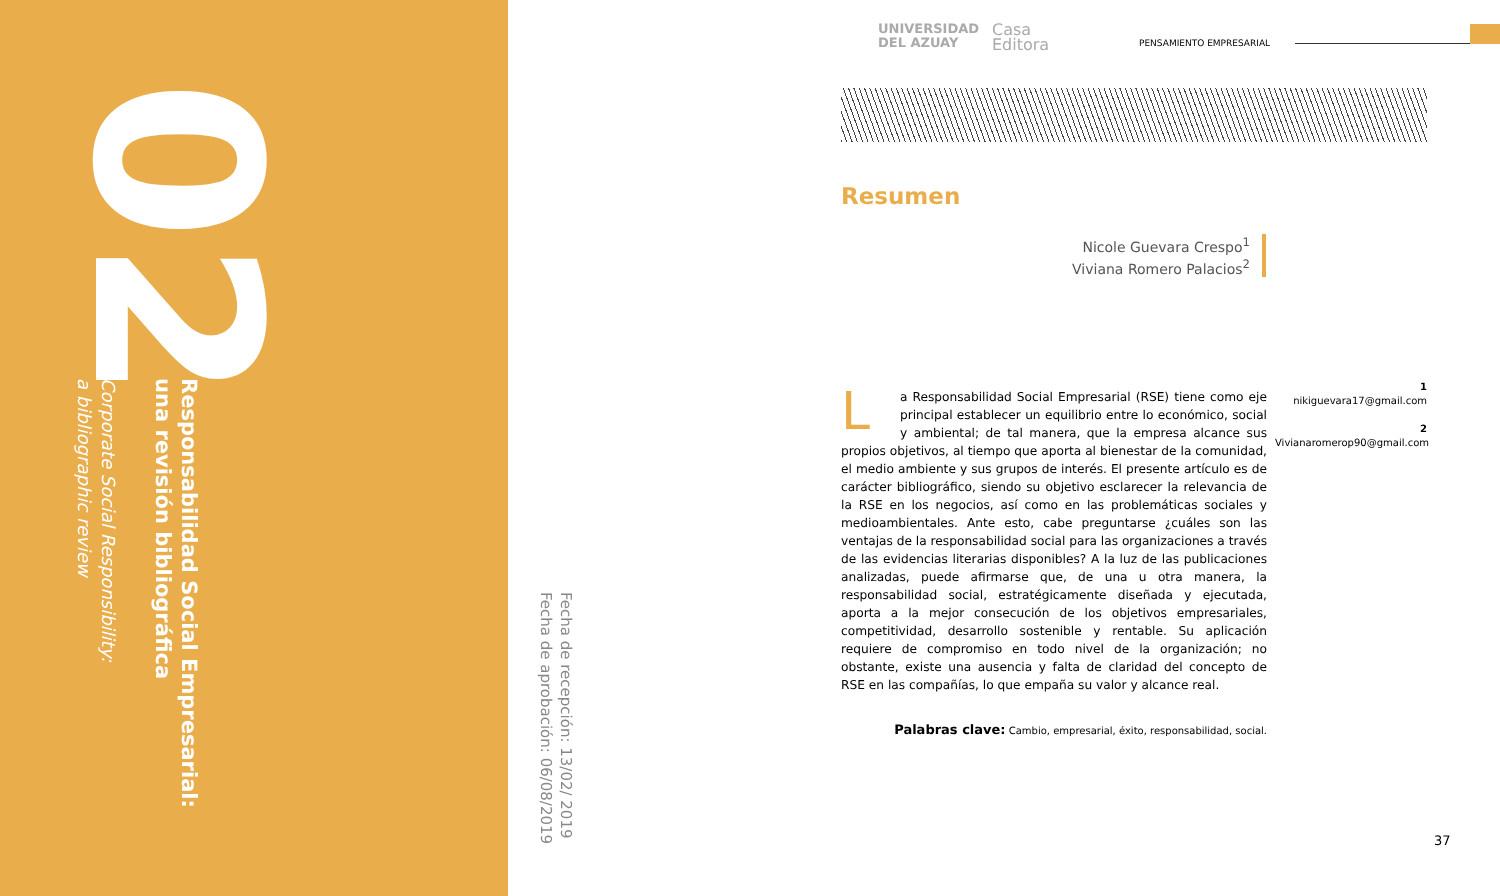02
Responsabilidad Social Empresarial:
una revisión bibliográfica
Corporate Social Responsibility:
a bibliographic review
Fecha de recepción: 13/02/ 2019
Fecha de aprobación: 06/08/2019
UNIVERSIDAD
DEL AZUAY
Casa
Editora
PENSAMIENTO EMPRESARIAL
Resumen
Nicole Guevara Crespo<sup>1</sup>
Viviana Romero Palacios<sup>2</sup>
1
nikiguevara17@gmail.com
2
Vivianaromerop90@gmail.com
La Responsabilidad Social Empresarial (RSE) tiene como eje principal establecer un equilibrio entre lo económico, social y ambiental; de tal manera, que la empresa alcance sus propios objetivos, al tiempo que aporta al bienestar de la comunidad, el medio ambiente y sus grupos de interés. El presente artículo es de carácter bibliográfico, siendo su objetivo esclarecer la relevancia de la RSE en los negocios, así como en las problemáticas sociales y medioambientales. Ante esto, cabe preguntarse ¿cuáles son las ventajas de la responsabilidad social para las organizaciones a través de las evidencias literarias disponibles? A la luz de las publicaciones analizadas, puede afirmarse que, de una u otra manera, la responsabilidad social, estratégicamente diseñada y ejecutada, aporta a la mejor consecución de los objetivos empresariales, competitividad, desarrollo sostenible y rentable. Su aplicación requiere de compromiso en todo nivel de la organización; no obstante, existe una ausencia y falta de claridad del concepto de RSE en las compañías, lo que empaña su valor y alcance real.
Palabras clave: Cambio, empresarial, éxito, responsabilidad, social.
37